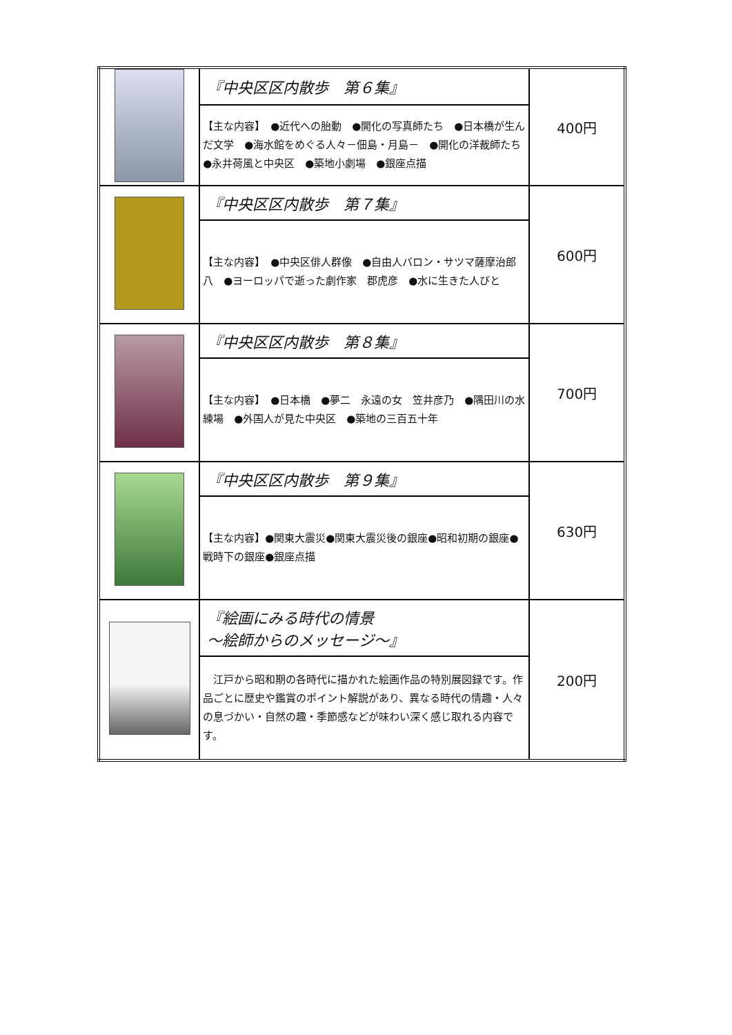| | 『中央区区内散歩 第６集』 | 400円 |
| | 【主な内容】 ●近代への胎動 ●開化の写真師たち ●日本橋が生んだ文学 ●海水館をめぐる人々－佃島・月島－ ●開化の洋裁師たち ●永井荷風と中央区 ●築地小劇場 ●銀座点描 | |
| | 『中央区区内散歩 第７集』 | 600円 |
| | 【主な内容】 ●中央区俳人群像 ●自由人バロン・サツマ薩摩治郎八 ●ヨーロッパで逝った劇作家 郡虎彦 ●水に生きた人びと | |
| | 『中央区区内散歩 第８集』 | 700円 |
| | 【主な内容】 ●日本橋 ●夢二 永遠の女 笠井彦乃 ●隅田川の水練場 ●外国人が見た中央区 ●築地の三百五十年 | |
| | 『中央区区内散歩 第９集』 | 630円 |
| | 【主な内容】●関東大震災●関東大震災後の銀座●昭和初期の銀座●戦時下の銀座●銀座点描 | |
| | 『絵画にみる時代の情景 ～絵師からのメッセージ～』 | 200円 |
| | 江戸から昭和期の各時代に描かれた絵画作品の特別展図録です。作品ごとに歴史や鑑賞のポイント解説があり、異なる時代の情趣・人々の息づかい・自然の趣・季節感などが味わい深く感じ取れる内容です。 | |